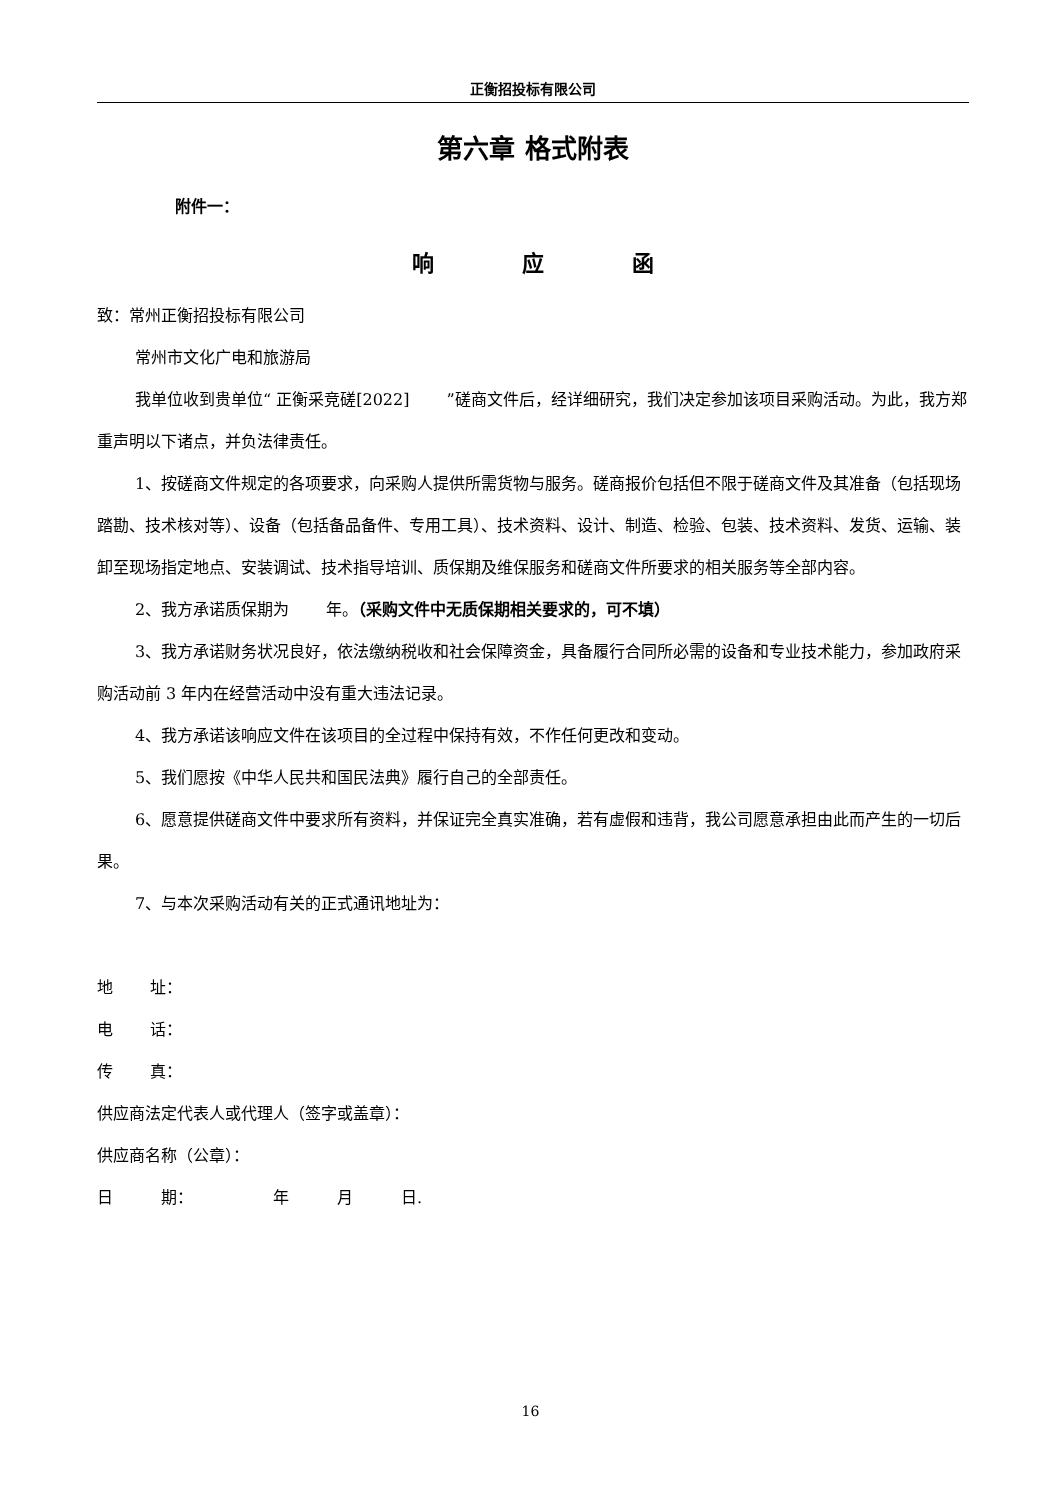正衡招投标有限公司
第六章 格式附表
附件一：
响    应    函
致：常州正衡招投标有限公司
常州市文化广电和旅游局
我单位收到贵单位“ 正衡采竞磋[2022]   ”磋商文件后，经详细研究，我们决定参加该项目采购活动。为此，我方郑重声明以下诸点，并负法律责任。
1、按磋商文件规定的各项要求，向采购人提供所需货物与服务。磋商报价包括但不限于磋商文件及其准备（包括现场踏勘、技术核对等）、设备（包括备品备件、专用工具）、技术资料、设计、制造、检验、包装、技术资料、发货、运输、装卸至现场指定地点、安装调试、技术指导培训、质保期及维保服务和磋商文件所要求的相关服务等全部内容。
2、我方承诺质保期为   年。（采购文件中无质保期相关要求的，可不填）
3、我方承诺财务状况良好，依法缴纳税收和社会保障资金，具备履行合同所必需的设备和专业技术能力，参加政府采购活动前 3 年内在经营活动中没有重大违法记录。
4、我方承诺该响应文件在该项目的全过程中保持有效，不作任何更改和变动。
5、我们愿按《中华人民共和国民法典》履行自己的全部责任。
6、愿意提供磋商文件中要求所有资料，并保证完全真实准确，若有虚假和违背，我公司愿意承担由此而产生的一切后果。
7、与本次采购活动有关的正式通讯地址为：
地   址：
电   话：
传   真：
供应商法定代表人或代理人（签字或盖章）：
供应商名称（公章）：
日   期：     年   月   日.
16